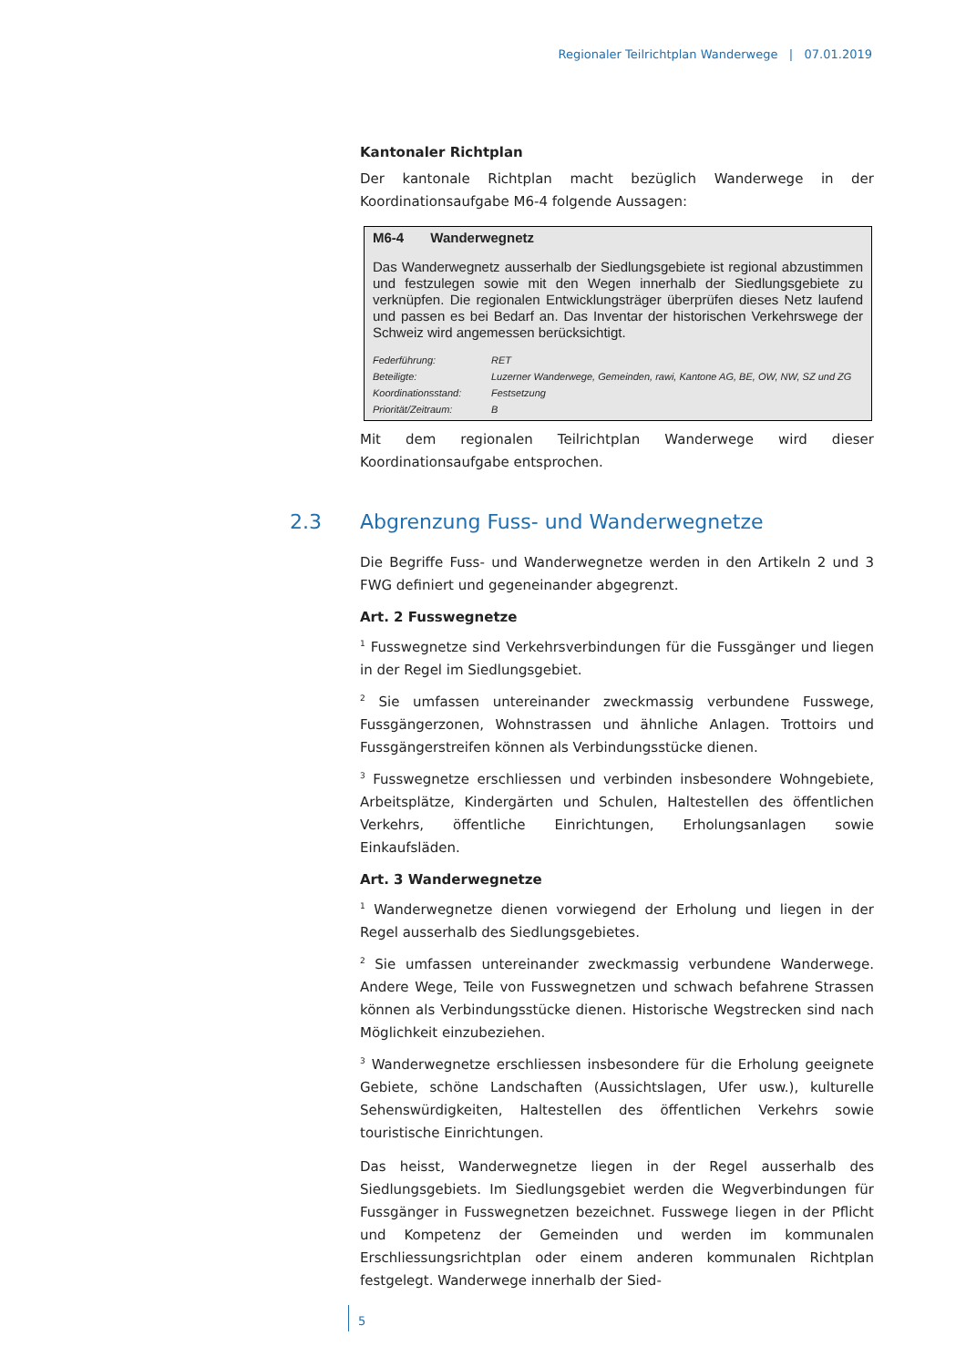Regionaler Teilrichtplan Wanderwege | 07.01.2019
Kantonaler Richtplan
Der kantonale Richtplan macht bezüglich Wanderwege in der Koordinationsaufgabe M6-4 folgende Aussagen:
M6-4 Wanderwegnetz
Das Wanderwegnetz ausserhalb der Siedlungsgebiete ist regional abzustimmen und festzulegen sowie mit den Wegen innerhalb der Siedlungsgebiete zu verknüpfen. Die regionalen Entwicklungsträger überprüfen dieses Netz laufend und passen es bei Bedarf an. Das Inventar der historischen Verkehrswege der Schweiz wird angemessen berücksichtigt.
| Federführung: | RET |
| Beteiligte: | Luzerner Wanderwege, Gemeinden, rawi, Kantone AG, BE, OW, NW, SZ und ZG |
| Koordinationsstand: | Festsetzung |
| Priorität/Zeitraum: | B |
Mit dem regionalen Teilrichtplan Wanderwege wird dieser Koordinationsaufgabe entsprochen.
2.3 Abgrenzung Fuss- und Wanderwegnetze
Die Begriffe Fuss- und Wanderwegnetze werden in den Artikeln 2 und 3 FWG definiert und gegeneinander abgegrenzt.
Art. 2 Fusswegnetze
<sup>1</sup> Fusswegnetze sind Verkehrsverbindungen für die Fussgänger und liegen in der Regel im Siedlungsgebiet.
<sup>2</sup> Sie umfassen untereinander zweckmassig verbundene Fusswege, Fussgängerzonen, Wohnstrassen und ähnliche Anlagen. Trottoirs und Fussgängerstreifen können als Verbindungsstücke dienen.
<sup>3</sup> Fusswegnetze erschliessen und verbinden insbesondere Wohngebiete, Arbeitsplätze, Kindergärten und Schulen, Haltestellen des öffentlichen Verkehrs, öffentliche Einrichtungen, Erholungsanlagen sowie Einkaufsläden.
Art. 3 Wanderwegnetze
<sup>1</sup> Wanderwegnetze dienen vorwiegend der Erholung und liegen in der Regel ausserhalb des Siedlungsgebietes.
<sup>2</sup> Sie umfassen untereinander zweckmassig verbundene Wanderwege. Andere Wege, Teile von Fusswegnetzen und schwach befahrene Strassen können als Verbindungsstücke dienen. Historische Wegstrecken sind nach Möglichkeit einzubeziehen.
<sup>3</sup> Wanderwegnetze erschliessen insbesondere für die Erholung geeignete Gebiete, schöne Landschaften (Aussichtslagen, Ufer usw.), kulturelle Sehenswürdigkeiten, Haltestellen des öffentlichen Verkehrs sowie touristische Einrichtungen.
Das heisst, Wanderwegnetze liegen in der Regel ausserhalb des Siedlungsgebiets. Im Siedlungsgebiet werden die Wegverbindungen für Fussgänger in Fusswegnetzen bezeichnet. Fusswege liegen in der Pflicht und Kompetenz der Gemeinden und werden im kommunalen Erschliessungsrichtplan oder einem anderen kommunalen Richtplan festgelegt. Wanderwege innerhalb der Sied-
5